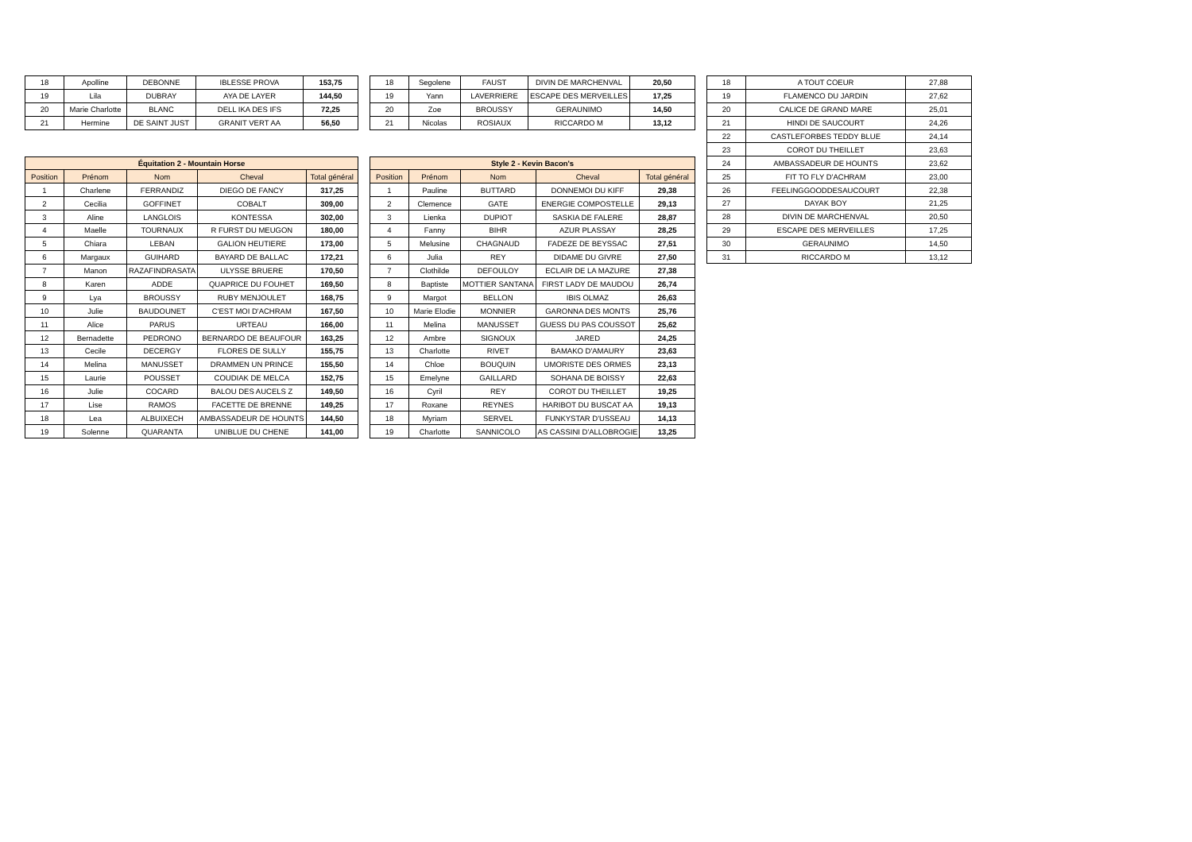| 18 | Apolline | DEBONNE | IBLESSE PROVA | 153,75 |
| 19 | Lila | DUBRAY | AYA DE LAYER | 144,50 |
| 20 | Marie Charlotte | BLANC | DELL IKA DES IFS | 72,25 |
| 21 | Hermine | DE SAINT JUST | GRANIT VERT AA | 56,50 |
| Équitation 2 - Mountain Horse | | | | |
| --- | --- | --- | --- | --- |
| Position | Prénom | Nom | Cheval | Total général |
| 1 | Charlene | FERRANDIZ | DIEGO DE FANCY | 317,25 |
| 2 | Cecilia | GOFFINET | COBALT | 309,00 |
| 3 | Aline | LANGLOIS | KONTESSA | 302,00 |
| 4 | Maelle | TOURNAUX | R FURST DU MEUGON | 180,00 |
| 5 | Chiara | LEBAN | GALION HEUTIERE | 173,00 |
| 6 | Margaux | GUIHARD | BAYARD DE BALLAC | 172,21 |
| 7 | Manon | RAZAFINDRASATA | ULYSSE BRUERE | 170,50 |
| 8 | Karen | ADDE | QUAPRICE DU FOUHET | 169,50 |
| 9 | Lya | BROUSSY | RUBY MENJOULET | 168,75 |
| 10 | Julie | BAUDOUNET | C'EST MOI D'ACHRAM | 167,50 |
| 11 | Alice | PARUS | URTEAU | 166,00 |
| 12 | Bernadette | PEDRONO | BERNARDO DE BEAUFOUR | 163,25 |
| 13 | Cecile | DECERGY | FLORES DE SULLY | 155,75 |
| 14 | Melina | MANUSSET | DRAMMEN UN PRINCE | 155,50 |
| 15 | Laurie | POUSSET | COUDIAK DE MELCA | 152,75 |
| 16 | Julie | COCARD | BALOU DES AUCELS Z | 149,50 |
| 17 | Lise | RAMOS | FACETTE DE BRENNE | 149,25 |
| 18 | Lea | ALBUIXECH | AMBASSADEUR DE HOUNTS | 144,50 |
| 19 | Solenne | QUARANTA | UNIBLUE DU CHENE | 141,00 |
| 18 | Segolene | FAUST | DIVIN DE MARCHENVAL | 20,50 |
| 19 | Yann | LAVERRIERE | ESCAPE DES MERVEILLES | 17,25 |
| 20 | Zoe | BROUSSY | GERAUNIMO | 14,50 |
| 21 | Nicolas | ROSIAUX | RICCARDO M | 13,12 |
| Style 2 - Kevin Bacon's | | | | |
| --- | --- | --- | --- | --- |
| Position | Prénom | Nom | Cheval | Total général |
| 1 | Pauline | BUTTARD | DONNEMOI DU KIFF | 29,38 |
| 2 | Clemence | GATE | ENERGIE COMPOSTELLE | 29,13 |
| 3 | Lienka | DUPIOT | SASKIA DE FALERE | 28,87 |
| 4 | Fanny | BIHR | AZUR PLASSAY | 28,25 |
| 5 | Melusine | CHAGNAUD | FADEZE DE BEYSSAC | 27,51 |
| 6 | Julia | REY | DIDAME DU GIVRE | 27,50 |
| 7 | Clothilde | DEFOULOY | ECLAIR DE LA MAZURE | 27,38 |
| 8 | Baptiste | MOTTIER SANTANA | FIRST LADY DE MAUDOU | 26,74 |
| 9 | Margot | BELLON | IBIS OLMAZ | 26,63 |
| 10 | Marie Elodie | MONNIER | GARONNA DES MONTS | 25,76 |
| 11 | Melina | MANUSSET | GUESS DU PAS COUSSOT | 25,62 |
| 12 | Ambre | SIGNOUX | JARED | 24,25 |
| 13 | Charlotte | RIVET | BAMAKO D'AMAURY | 23,63 |
| 14 | Chloe | BOUQUIN | UMORISTE DES ORMES | 23,13 |
| 15 | Emelyne | GAILLARD | SOHANA DE BOISSY | 22,63 |
| 16 | Cyril | REY | COROT DU THEILLET | 19,25 |
| 17 | Roxane | REYNES | HARIBOT DU BUSCAT AA | 19,13 |
| 18 | Myriam | SERVEL | FUNKYSTAR D'USSEAU | 14,13 |
| 19 | Charlotte | SANNICOLO | AS CASSINI D'ALLOBROGIE | 13,25 |
| 18 | A TOUT COEUR | 27,88 |
| 19 | FLAMENCO DU JARDIN | 27,62 |
| 20 | CALICE DE GRAND MARE | 25,01 |
| 21 | HINDI DE SAUCOURT | 24,26 |
| 22 | CASTLEFORBES TEDDY BLUE | 24,14 |
| 23 | COROT DU THEILLET | 23,63 |
| 24 | AMBASSADEUR DE HOUNTS | 23,62 |
| 25 | FIT TO FLY D'ACHRAM | 23,00 |
| 26 | FEELINGGOODDESAUCOURT | 22,38 |
| 27 | DAYAK BOY | 21,25 |
| 28 | DIVIN DE MARCHENVAL | 20,50 |
| 29 | ESCAPE DES MERVEILLES | 17,25 |
| 30 | GERAUNIMO | 14,50 |
| 31 | RICCARDO M | 13,12 |